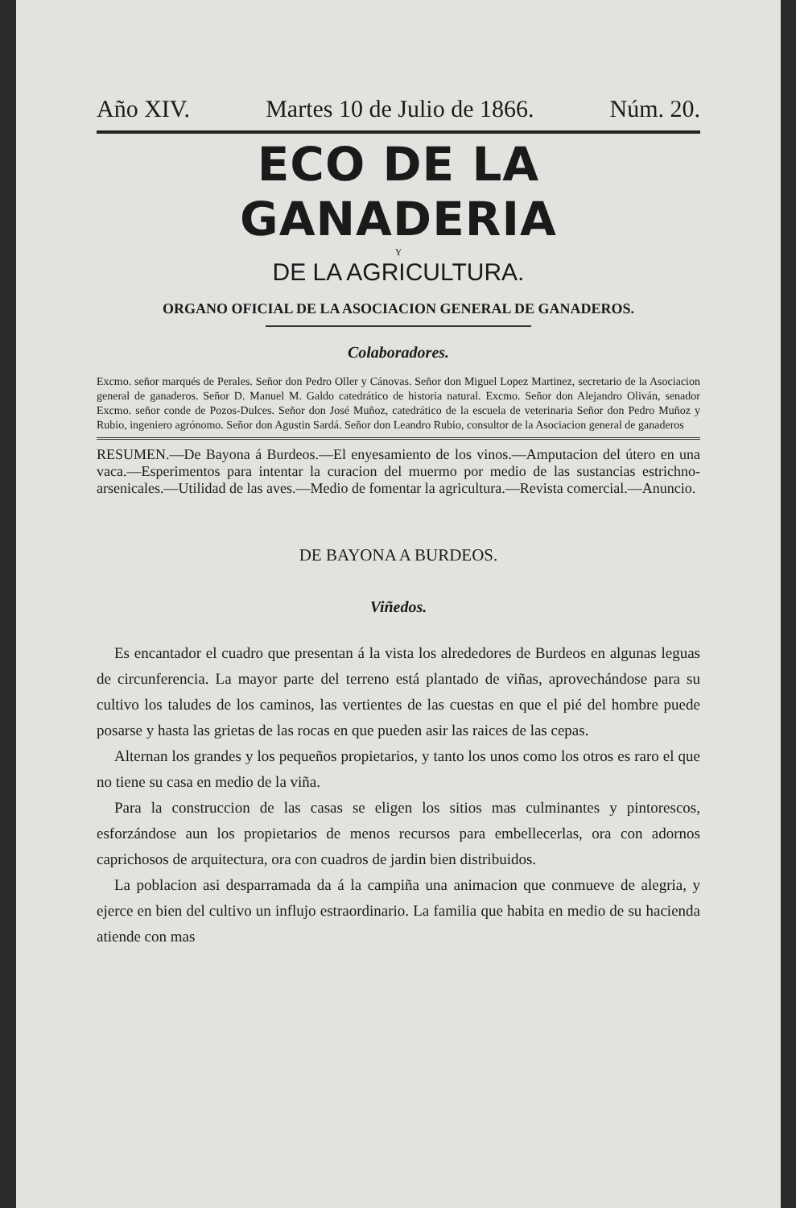Año XIV. Martes 10 de Julio de 1866. Núm. 20.
ECO DE LA GANADERIA
Y
DE LA AGRICULTURA.
ORGANO OFICIAL DE LA ASOCIACION GENERAL DE GANADEROS.
Colaboradores.
Excmo. señor marqués de Perales. Señor don Pedro Oller y Cánovas. Señor don Miguel Lopez Martinez, secretario de la Asociacion general de ganaderos. Señor D. Manuel M. Galdo catedrático de historia natural. Excmo. Señor don Alejandro Oliván, senador Excmo. señor conde de Pozos-Dulces. Señor don José Muñoz, catedrático de la escuela de veterinaria Señor don Pedro Muñoz y Rubio, ingeniero agrónomo. Señor don Agustin Sardá. Señor don Leandro Rubio, consultor de la Asociacion general de ganaderos
RESUMEN.—De Bayona á Burdeos.—El enyesamiento de los vinos.—Amputacion del útero en una vaca.—Esperimentos para intentar la curacion del muermo por medio de las sustancias estrichno-arsenicales.—Utilidad de las aves.—Medio de fomentar la agricultura.—Revista comercial.—Anuncio.
DE BAYONA A BURDEOS.
Viñedos.
Es encantador el cuadro que presentan á la vista los alrededores de Burdeos en algunas leguas de circunferencia. La mayor parte del terreno está plantado de viñas, aprovechándose para su cultivo los taludes de los caminos, las vertientes de las cuestas en que el pié del hombre puede posarse y hasta las grietas de las rocas en que pueden asir las raices de las cepas.
Alternan los grandes y los pequeños propietarios, y tanto los unos como los otros es raro el que no tiene su casa en medio de la viña.
Para la construccion de las casas se eligen los sitios mas culminantes y pintorescos, esforzándose aun los propietarios de menos recursos para embellecerlas, ora con adornos caprichosos de arquitectura, ora con cuadros de jardin bien distribuidos.
La poblacion asi desparramada da á la campiña una animacion que conmueve de alegria, y ejerce en bien del cultivo un influjo estraordinario. La familia que habita en medio de su hacienda atiende con mas